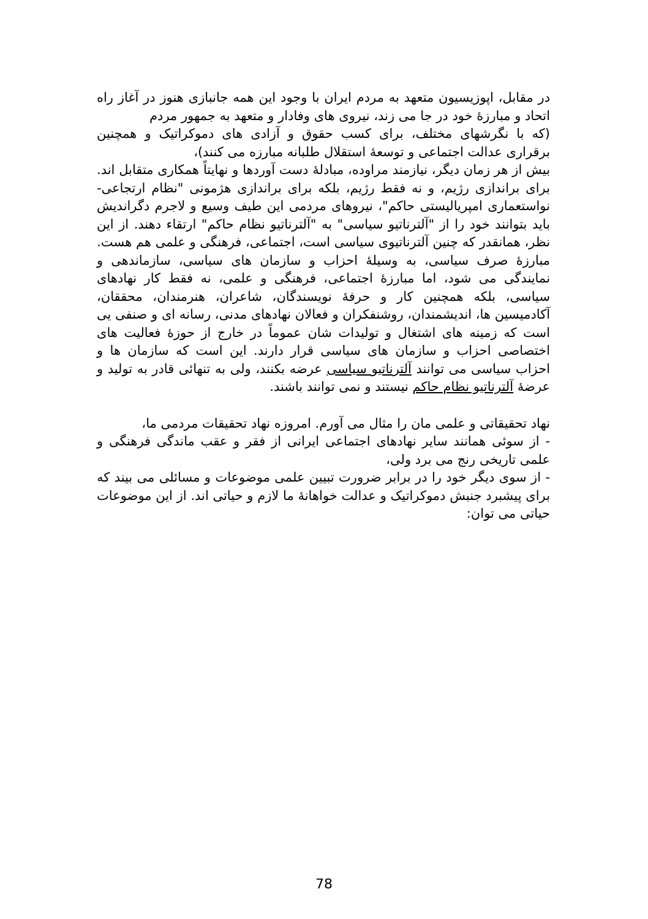در مقابل، اپوزیسیون متعهد به مردم ایران با وجود این همه جانبازی هنوز در آغاز راه اتحاد و مبارزهٔ خود در جا می زند، نیروی های وفادار و متعهد به جمهور مردم
(که با نگرشهای مختلف، برای کسب حقوق و آزادی های دموکراتیک و همچنین برقراری عدالت اجتماعی و توسعهٔ استقلال طلبانه مبارزه می کنند)،
بیش از هر زمان دیگر، نیازمند مراوده، مبادلهٔ دست آوردها و نهایتاً همکاری متقابل اند. برای براندازی رژیم، و نه فقط رژیم، بلکه برای براندازی هژمونی "نظام ارتجاعی- نواستعماری امپریالیستی حاکم"، نیروهای مردمی این طیف وسیع و لاجرم دگراندیش باید بتوانند خود را از "آلترناتیو سیاسی" به "آلترناتیو نظام حاکم" ارتقاء دهند. از این نظر، همانقدر که چنین آلترناتیوی سیاسی است، اجتماعی، فرهنگی و علمی هم هست.
مبارزهٔ صرف سیاسی، به وسیلهٔ احزاب و سازمان های سیاسی، سازماندهی و نمایندگی می شود، اما مبارزهٔ اجتماعی، فرهنگی و علمی، نه فقط کار نهادهای سیاسی، بلکه همچنین کار و حرفهٔ نویسندگان، شاعران، هنرمندان، محققان، آکادمیسین ها، اندیشمندان، روشنفکران و فعالان نهادهای مدنی، رسانه ای و صنفی یی است که زمینه های اشتغال و تولیدات شان عموماً در خارج از حوزهٔ فعالیت های اختصاصی احزاب و سازمان های سیاسی قرار دارند. این است که سازمان ها و احزاب سیاسی می توانند آلترناتیو سیاسی عرضه بکنند، ولی به تنهائی قادر به تولید و عرضهٔ آلترناتیو نظام حاکم نیستند و نمی توانند باشند.
نهاد تحقیقاتی و علمی مان را مثال می آورم. امروزه نهاد تحقیقات مردمی ما،
- از سوئی همانند سایر نهادهای اجتماعی ایرانی از فقر و عقب ماندگی فرهنگی و علمی تاریخی رنج می برد ولی،
- از سوی دیگر خود را در برابر ضرورت تبیین علمی موضوعات و مسائلی می بیند که برای پیشبرد جنبش دموکراتیک و عدالت خواهانهٔ ما لازم و حیاتی اند. از این موضوعات حیاتی می توان:
78